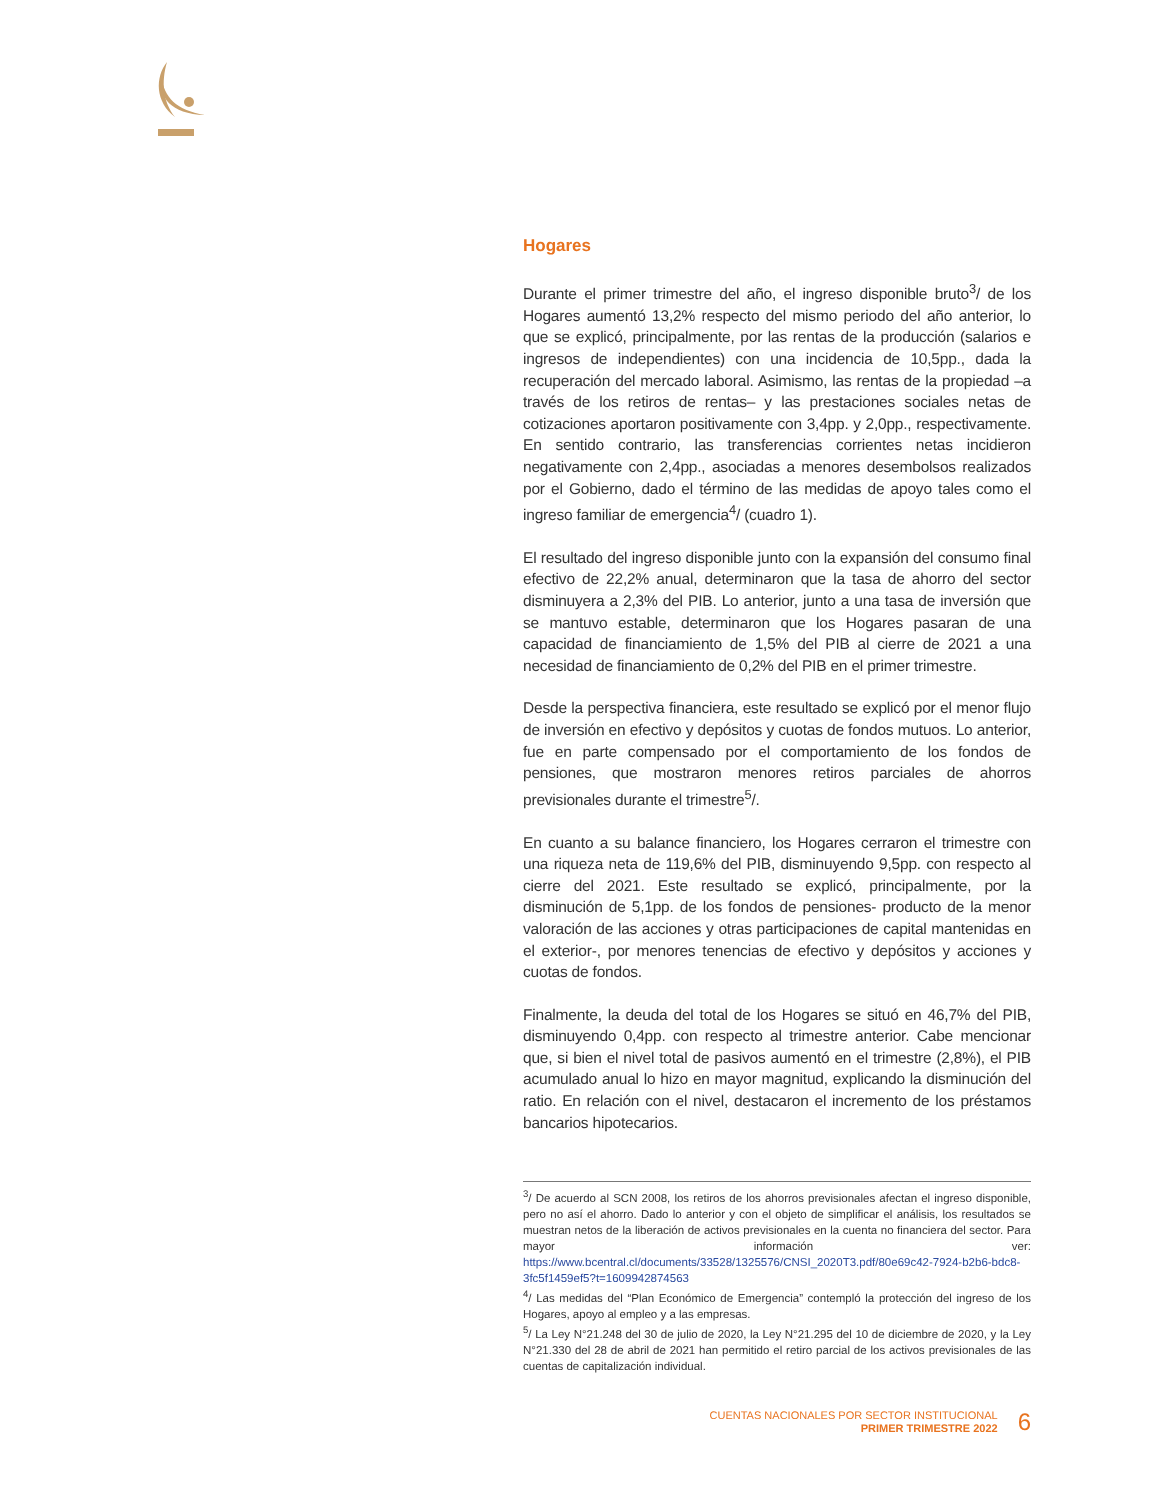Hogares
Durante el primer trimestre del año, el ingreso disponible bruto<sup>3</sup>/ de los Hogares aumentó 13,2% respecto del mismo periodo del año anterior, lo que se explicó, principalmente, por las rentas de la producción (salarios e ingresos de independientes) con una incidencia de 10,5pp., dada la recuperación del mercado laboral. Asimismo, las rentas de la propiedad –a través de los retiros de rentas– y las prestaciones sociales netas de cotizaciones aportaron positivamente con 3,4pp. y 2,0pp., respectivamente. En sentido contrario, las transferencias corrientes netas incidieron negativamente con 2,4pp., asociadas a menores desembolsos realizados por el Gobierno, dado el término de las medidas de apoyo tales como el ingreso familiar de emergencia<sup>4</sup>/ (cuadro 1).
El resultado del ingreso disponible junto con la expansión del consumo final efectivo de 22,2% anual, determinaron que la tasa de ahorro del sector disminuyera a 2,3% del PIB. Lo anterior, junto a una tasa de inversión que se mantuvo estable, determinaron que los Hogares pasaran de una capacidad de financiamiento de 1,5% del PIB al cierre de 2021 a una necesidad de financiamiento de 0,2% del PIB en el primer trimestre.
Desde la perspectiva financiera, este resultado se explicó por el menor flujo de inversión en efectivo y depósitos y cuotas de fondos mutuos. Lo anterior, fue en parte compensado por el comportamiento de los fondos de pensiones, que mostraron menores retiros parciales de ahorros previsionales durante el trimestre<sup>5</sup>/.
En cuanto a su balance financiero, los Hogares cerraron el trimestre con una riqueza neta de 119,6% del PIB, disminuyendo 9,5pp. con respecto al cierre del 2021. Este resultado se explicó, principalmente, por la disminución de 5,1pp. de los fondos de pensiones- producto de la menor valoración de las acciones y otras participaciones de capital mantenidas en el exterior-, por menores tenencias de efectivo y depósitos y acciones y cuotas de fondos.
Finalmente, la deuda del total de los Hogares se situó en 46,7% del PIB, disminuyendo 0,4pp. con respecto al trimestre anterior. Cabe mencionar que, si bien el nivel total de pasivos aumentó en el trimestre (2,8%), el PIB acumulado anual lo hizo en mayor magnitud, explicando la disminución del ratio. En relación con el nivel, destacaron el incremento de los préstamos bancarios hipotecarios.
<sup>3</sup>/ De acuerdo al SCN 2008, los retiros de los ahorros previsionales afectan el ingreso disponible, pero no así el ahorro. Dado lo anterior y con el objeto de simplificar el análisis, los resultados se muestran netos de la liberación de activos previsionales en la cuenta no financiera del sector. Para mayor información ver: https://www.bcentral.cl/documents/33528/1325576/CNSI_2020T3.pdf/80e69c42-7924-b2b6-bdc8-3fc5f1459ef5?t=1609942874563
<sup>4</sup>/ Las medidas del “Plan Económico de Emergencia” contempló la protección del ingreso de los Hogares, apoyo al empleo y a las empresas.
<sup>5</sup>/ La Ley N°21.248 del 30 de julio de 2020, la Ley N°21.295 del 10 de diciembre de 2020, y la Ley N°21.330 del 28 de abril de 2021 han permitido el retiro parcial de los activos previsionales de las cuentas de capitalización individual.
CUENTAS NACIONALES POR SECTOR INSTITUCIONAL
PRIMER TRIMESTRE 2022
6